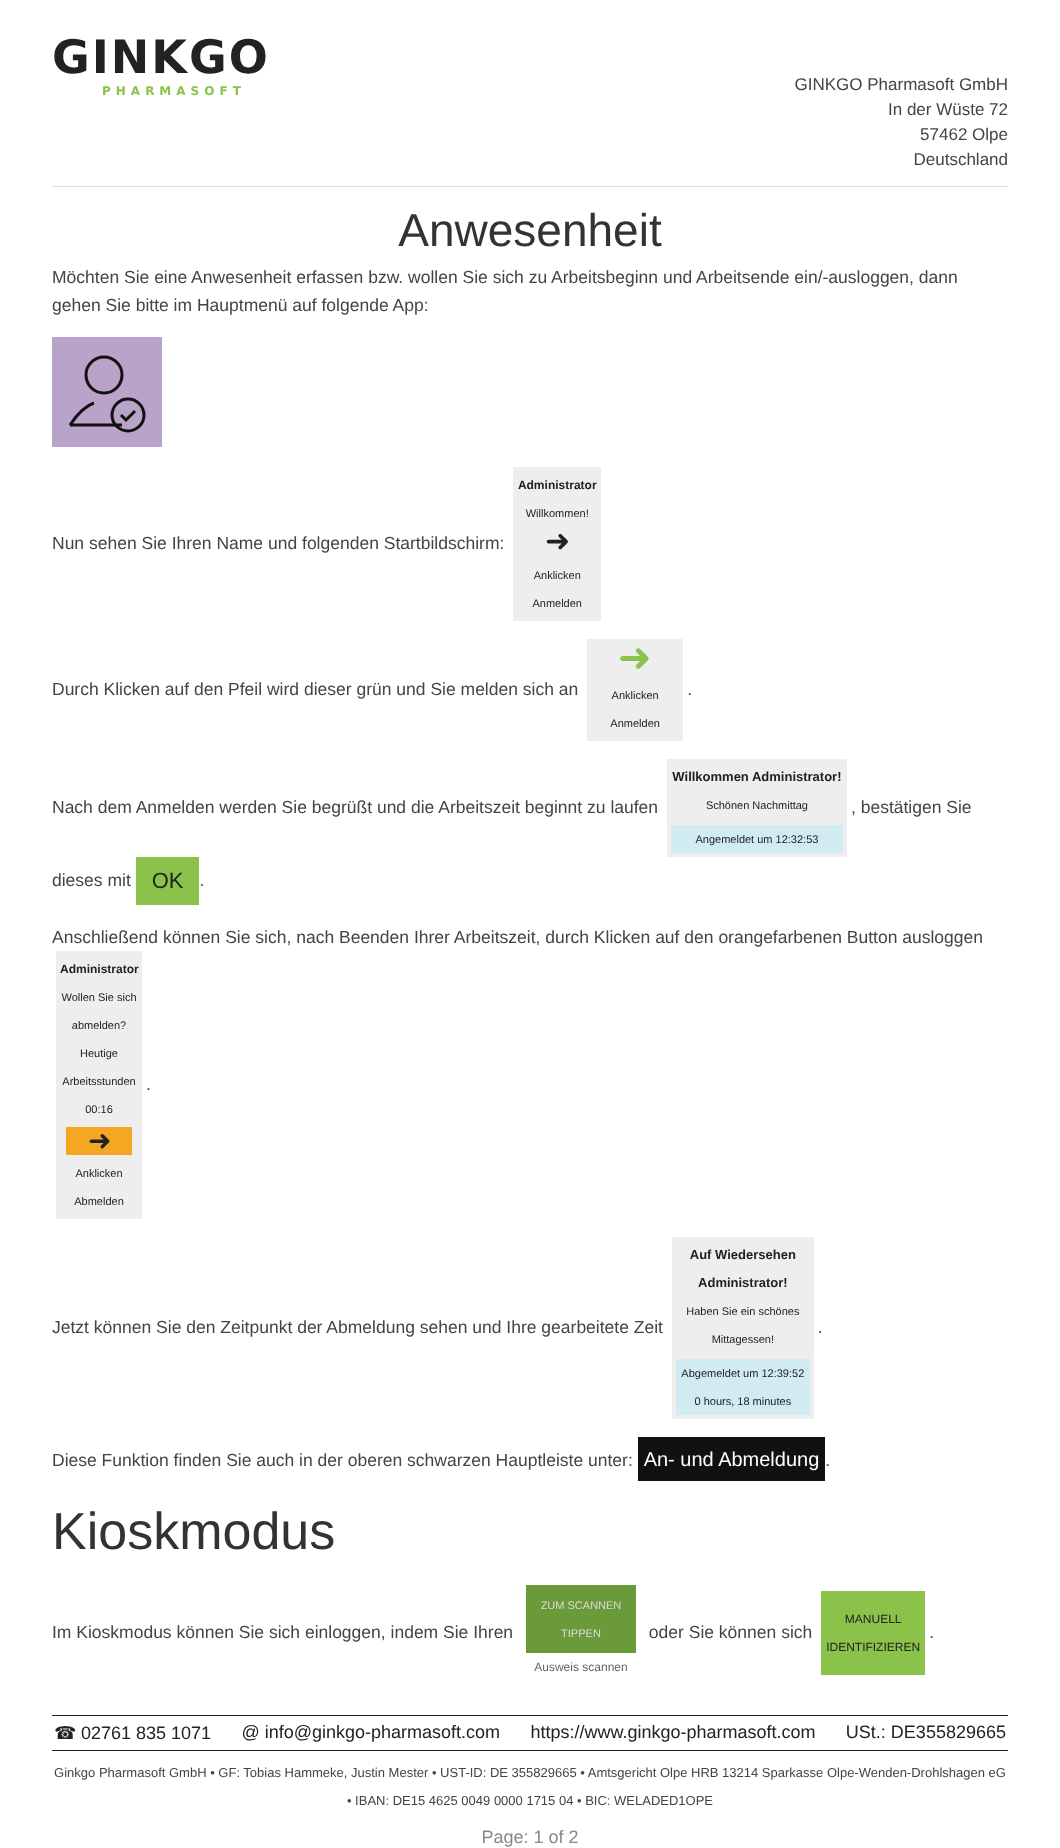GINKGO
PHARMASOFT
GINKGO Pharmasoft GmbH
In der Wüste 72
57462 Olpe
Deutschland
Anwesenheit
Möchten Sie eine Anwesenheit erfassen bzw. wollen Sie sich zu Arbeitsbeginn und Arbeitsende ein/-ausloggen, dann gehen Sie bitte im Hauptmenü auf folgende App:
Nun sehen Sie Ihren Name und folgenden Startbildschirm: Administrator
Willkommen!
➜
Anklicken Anmelden
Durch Klicken auf den Pfeil wird dieser grün und Sie melden sich an ➜
Anklicken Anmelden.
Nach dem Anmelden werden Sie begrüßt und die Arbeitszeit beginnt zu laufen Willkommen Administrator!
Schönen Nachmittag
Angemeldet um 12:32:53, bestätigen Sie dieses mit OK.
Anschließend können Sie sich, nach Beenden Ihrer Arbeitszeit, durch Klicken auf den orangefarbenen Button ausloggen Administrator
Wollen Sie sich abmelden?
Heutige Arbeitsstunden 00:16
➜ Anklicken Abmelden.
Jetzt können Sie den Zeitpunkt der Abmeldung sehen und Ihre gearbeitete Zeit Auf Wiedersehen Administrator!
Haben Sie ein schönes Mittagessen!
Abgemeldet um 12:39:52
0 hours, 18 minutes.
Diese Funktion finden Sie auch in der oberen schwarzen Hauptleiste unter: An- und Abmeldung.
Kioskmodus
Im Kioskmodus können Sie sich einloggen, indem Sie Ihren ZUM SCANNEN TIPPEN Ausweis scannen oder Sie können sich MANUELL IDENTIFIZIEREN.
☎ 02761 835 1071 @ info@ginkgo-pharmasoft.com https://www.ginkgo-pharmasoft.com USt.: DE355829665
Ginkgo Pharmasoft GmbH • GF: Tobias Hammeke, Justin Mester • UST-ID: DE 355829665 • Amtsgericht Olpe HRB 13214 Sparkasse Olpe-Wenden-Drohlshagen eG • IBAN: DE15 4625 0049 0000 1715 04 • BIC: WELADED1OPE
Page: 1 of 2